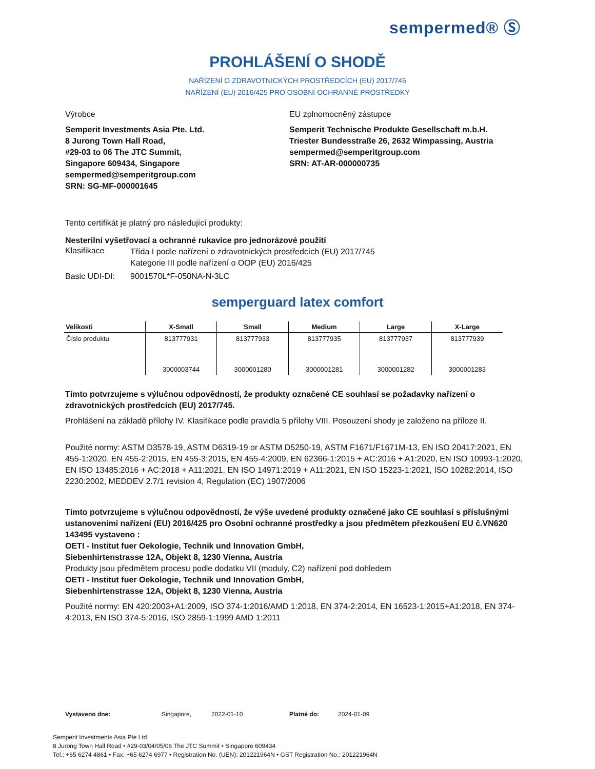sempermed® Ⓢ
PROHLÁŠENÍ O SHODĚ
NAŘÍZENÍ O ZDRAVOTNICKÝCH PROSTŘEDCÍCH (EU) 2017/745
NAŘÍZENÍ (EU) 2016/425 PRO OSOBNÍ OCHRANNÉ PROSTŘEDKY
Výrobce EU zplnomocněný zástupce
Semperit Investments Asia Pte. Ltd.
8 Jurong Town Hall Road,
#29-03 to 06 The JTC Summit,
Singapore 609434, Singapore
sempermed@semperitgroup.com
SRN: SG-MF-000001645
Semperit Technische Produkte Gesellschaft m.b.H.
Triester Bundesstraße 26, 2632 Wimpassing, Austria
sempermed@semperitgroup.com
SRN: AT-AR-000000735
Tento certifikát je platný pro následující produkty:
Nesterilní vyšetřovací a ochranné rukavice pro jednorázové použití
Klasifikace
Třída I podle nařízení o zdravotnických prostředcích (EU) 2017/745
Kategorie III podle nařízení o OOP (EU) 2016/425
Basic UDI-DI: 9001570L*F-050NA-N-3LC
semperguard latex comfort
| Velikosti | X-Small | Small | Medium | Large | X-Large |
| --- | --- | --- | --- | --- | --- |
| Číslo produktu | 813777931 3000003744 | 813777933 3000001280 | 813777935 3000001281 | 813777937 3000001282 | 813777939 3000001283 |
Tímto potvrzujeme s výlučnou odpovědností, že produkty označené CE souhlasí se požadavky nařízení o zdravotnických prostředcích (EU) 2017/745.
Prohlášení na základě přílohy IV. Klasifikace podle pravidla 5 přílohy VIII. Posouzení shody je založeno na příloze II.
Použité normy: ASTM D3578-19, ASTM D6319-19 or ASTM D5250-19, ASTM F1671/F1671M-13, EN ISO 20417:2021, EN 455-1:2020, EN 455-2:2015, EN 455-3:2015, EN 455-4:2009, EN 62366-1:2015 + AC:2016 + A1:2020, EN ISO 10993-1:2020, EN ISO 13485:2016 + AC:2018 + A11:2021, EN ISO 14971:2019 + A11:2021, EN ISO 15223-1:2021, ISO 10282:2014, ISO 2230:2002, MEDDEV 2.7/1 revision 4, Regulation (EC) 1907/2006
Tímto potvrzujeme s výlučnou odpovědností, že výše uvedené produkty označené jako CE souhlasí s příslušnými ustanoveními nařízení (EU) 2016/425 pro Osobní ochranné prostředky a jsou předmětem přezkoušení EU č.VN620 143495 vystaveno :
OETI - Institut fuer Oekologie, Technik und Innovation GmbH,
Siebenhirtenstrasse 12A, Objekt 8, 1230 Vienna, Austria
Produkty jsou předmětem procesu podle dodatku VII (moduly, C2) nařízení pod dohledem
OETI - Institut fuer Oekologie, Technik und Innovation GmbH,
Siebenhirtenstrasse 12A, Objekt 8, 1230 Vienna, Austria
Použité normy: EN 420:2003+A1:2009, ISO 374-1:2016/AMD 1:2018, EN 374-2:2014, EN 16523-1:2015+A1:2018, EN 374-4:2013, EN ISO 374-5:2016, ISO 2859-1:1999 AMD 1:2011
Vystaveno dne: Singapore, 2022-01-10 Platné do: 2024-01-09
Semperit Investments Asia Pte Ltd
8 Jurong Town Hall Road • #29-03/04/05/06 The JTC Summit • Singapore 609434
Tel.: +65 6274 4861 • Fax: +65 6274 6977 • Registration No. (UEN): 201221964N • GST Registration No.: 201221964N